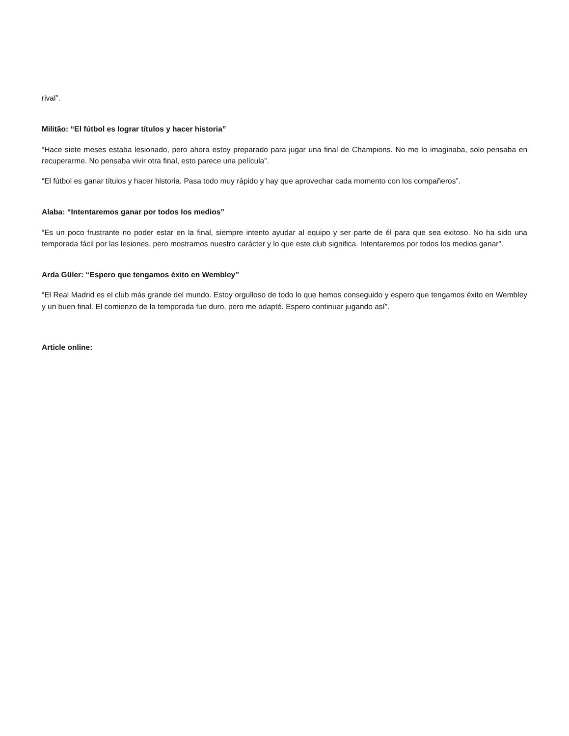rival”.
Militão: “El fútbol es lograr títulos y hacer historia”
“Hace siete meses estaba lesionado, pero ahora estoy preparado para jugar una final de Champions. No me lo imaginaba, solo pensaba en recuperarme. No pensaba vivir otra final, esto parece una película”.
“El fútbol es ganar títulos y hacer historia. Pasa todo muy rápido y hay que aprovechar cada momento con los compañeros”.
Alaba: “Intentaremos ganar por todos los medios”
“Es un poco frustrante no poder estar en la final, siempre intento ayudar al equipo y ser parte de él para que sea exitoso. No ha sido una temporada fácil por las lesiones, pero mostramos nuestro carácter y lo que este club significa. Intentaremos por todos los medios ganar”.
Arda Güler: “Espero que tengamos éxito en Wembley”
“El Real Madrid es el club más grande del mundo. Estoy orgulloso de todo lo que hemos conseguido y espero que tengamos éxito en Wembley y un buen final. El comienzo de la temporada fue duro, pero me adapté. Espero continuar jugando así”.
Article online: